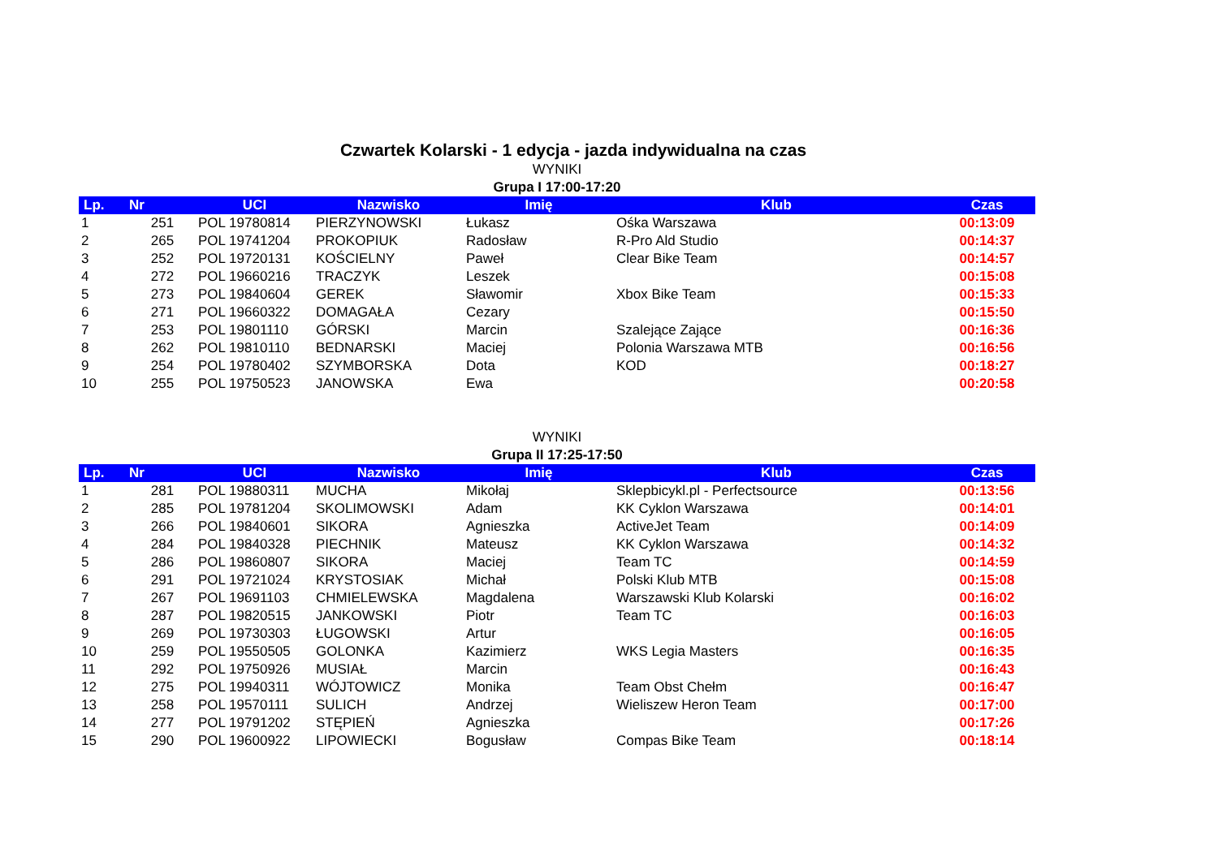Czwartek Kolarski - 1 edycja - jazda indywidualna na czas
WYNIKI
Grupa I 17:00-17:20
| Lp. | Nr | UCI | Nazwisko | Imię | Klub | Czas |
| --- | --- | --- | --- | --- | --- | --- |
| 1 | 251 | POL 19780814 | PIERZYNOWSKI | Łukasz | Ośka Warszawa | 00:13:09 |
| 2 | 265 | POL 19741204 | PROKOPIUK | Radosław | R-Pro Ald Studio | 00:14:37 |
| 3 | 252 | POL 19720131 | KOŚCIELNY | Paweł | Clear Bike Team | 00:14:57 |
| 4 | 272 | POL 19660216 | TRACZYK | Leszek | | 00:15:08 |
| 5 | 273 | POL 19840604 | GEREK | Sławomir | Xbox Bike Team | 00:15:33 |
| 6 | 271 | POL 19660322 | DOMAGAŁA | Cezary | | 00:15:50 |
| 7 | 253 | POL 19801110 | GÓRSKI | Marcin | Szalejące Zające | 00:16:36 |
| 8 | 262 | POL 19810110 | BEDNARSKI | Maciej | Polonia Warszawa MTB | 00:16:56 |
| 9 | 254 | POL 19780402 | SZYMBORSKA | Dota | KOD | 00:18:27 |
| 10 | 255 | POL 19750523 | JANOWSKA | Ewa | | 00:20:58 |
WYNIKI
Grupa II 17:25-17:50
| Lp. | Nr | UCI | Nazwisko | Imię | Klub | Czas |
| --- | --- | --- | --- | --- | --- | --- |
| 1 | 281 | POL 19880311 | MUCHA | Mikołaj | Sklepbicykl.pl - Perfectsource | 00:13:56 |
| 2 | 285 | POL 19781204 | SKOLIMOWSKI | Adam | KK Cyklon Warszawa | 00:14:01 |
| 3 | 266 | POL 19840601 | SIKORA | Agnieszka | ActiveJet Team | 00:14:09 |
| 4 | 284 | POL 19840328 | PIECHNIK | Mateusz | KK Cyklon Warszawa | 00:14:32 |
| 5 | 286 | POL 19860807 | SIKORA | Maciej | Team TC | 00:14:59 |
| 6 | 291 | POL 19721024 | KRYSTOSIAK | Michał | Polski Klub MTB | 00:15:08 |
| 7 | 267 | POL 19691103 | CHMIELEWSKA | Magdalena | Warszawski Klub Kolarski | 00:16:02 |
| 8 | 287 | POL 19820515 | JANKOWSKI | Piotr | Team TC | 00:16:03 |
| 9 | 269 | POL 19730303 | ŁUGOWSKI | Artur | | 00:16:05 |
| 10 | 259 | POL 19550505 | GOLONKA | Kazimierz | WKS Legia Masters | 00:16:35 |
| 11 | 292 | POL 19750926 | MUSIAŁ | Marcin | | 00:16:43 |
| 12 | 275 | POL 19940311 | WÓJTOWICZ | Monika | Team Obst Chełm | 00:16:47 |
| 13 | 258 | POL 19570111 | SULICH | Andrzej | Wieliszew Heron Team | 00:17:00 |
| 14 | 277 | POL 19791202 | STĘPIEŃ | Agnieszka | | 00:17:26 |
| 15 | 290 | POL 19600922 | LIPOWIECKI | Bogusław | Compas Bike Team | 00:18:14 |